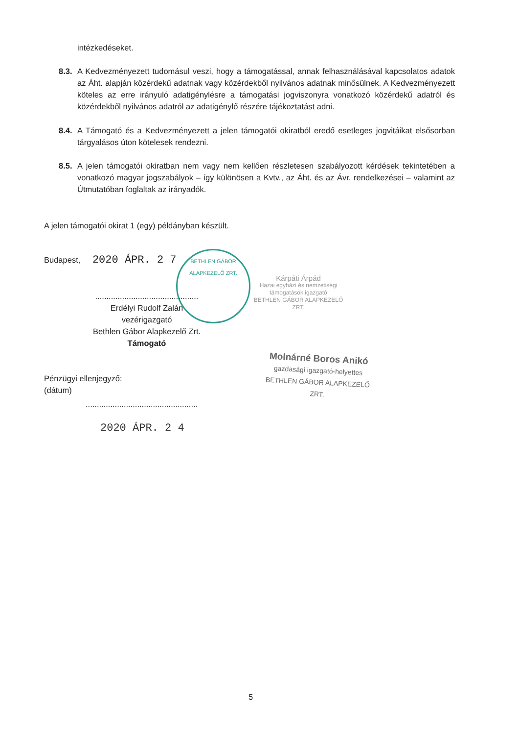intézkedéseket.
8.3.
A Kedvezményezett tudomásul veszi, hogy a támogatással, annak felhasználásával kapcsolatos adatok az Áht. alapján közérdekű adatnak vagy közérdekből nyilvános adatnak minősülnek. A Kedvezményezett köteles az erre irányuló adatigénylésre a támogatási jogviszonyra vonatkozó közérdekű adatról és közérdekből nyilvános adatról az adatigénylő részére tájékoztatást adni.
8.4.
A Támogató és a Kedvezményezett a jelen támogatói okiratból eredő esetleges jogvitáikat elsősorban tárgyalásos úton kötelesek rendezni.
8.5.
A jelen támogatói okiratban nem vagy nem kellően részletesen szabályozott kérdések tekintetében a vonatkozó magyar jogszabályok – így különösen a Kvtv., az Áht. és az Ávr. rendelkezései – valamint az Útmutatóban foglaltak az irányadók.
A jelen támogatói okirat 1 (egy) példányban készült.
Budapest, 2020 ÁPR. 2 7
BETHLEN GÁBOR ALAPKEZELŐ ZRT.
Kárpáti Árpád
Hazai egyházi és nemzetiségi támogatások igazgató
BETHLEN GÁBOR ALAPKEZELŐ ZRT.
..............................................
Erdélyi Rudolf Zalán
vezérigazgató
Bethlen Gábor Alapkezelő Zrt.
Támogató
Molnárné Boros Anikó
gazdasági igazgató-helyettes
BETHLEN GÁBOR ALAPKEZELŐ ZRT.
Pénzügyi ellenjegyző:
(dátum)
..................................................
2020 ÁPR. 2 4
5